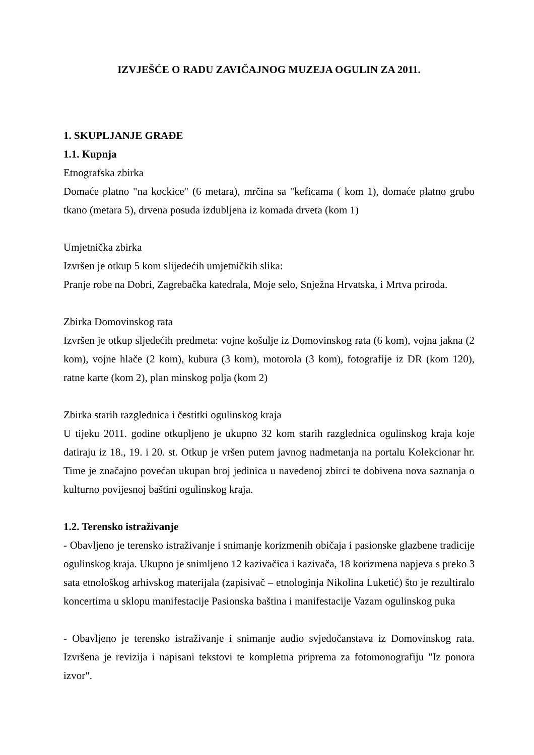IZVJEŠĆE O RADU ZAVIČAJNOG MUZEJA OGULIN ZA 2011.
1. SKUPLJANJE GRAĐE
1.1. Kupnja
Etnografska zbirka
Domaće platno "na kockice" (6 metara), mrčina sa "keficama ( kom 1), domaće platno grubo tkano (metara 5), drvena posuda izdubljena iz komada drveta (kom 1)
Umjetnička zbirka
Izvršen je otkup 5 kom slijedećih umjetničkih slika:
Pranje robe na Dobri, Zagrebačka katedrala, Moje selo, Snježna Hrvatska, i Mrtva priroda.
Zbirka Domovinskog rata
Izvršen je otkup sljedećih predmeta: vojne košulje iz Domovinskog rata (6 kom), vojna jakna (2 kom), vojne hlače (2 kom), kubura (3 kom), motorola (3 kom), fotografije iz DR (kom 120), ratne karte (kom 2), plan minskog polja (kom 2)
Zbirka starih razglednica i čestitki ogulinskog kraja
U tijeku 2011. godine otkupljeno je ukupno 32 kom starih razglednica ogulinskog kraja koje datiraju iz 18., 19. i 20. st. Otkup je vršen putem javnog nadmetanja na portalu Kolekcionar hr. Time je značajno povećan ukupan broj jedinica u navedenoj zbirci te dobivena nova saznanja o kulturno povijesnoj baštini ogulinskog kraja.
1.2. Terensko istraživanje
- Obavljeno je terensko istraživanje i snimanje korizmenih običaja i pasionske glazbene tradicije ogulinskog kraja. Ukupno je snimljeno 12 kazivačica i kazivača, 18 korizmena napjeva s preko 3 sata etnološkog arhivskog materijala (zapisivač – etnologinja Nikolina Luketić) što je rezultiralo koncertima u sklopu manifestacije Pasionska baština i manifestacije Vazam ogulinskog puka
- Obavljeno je terensko istraživanje i snimanje audio svjedočanstava iz Domovinskog rata. Izvršena je revizija i napisani tekstovi te kompletna priprema za fotomonografiju "Iz ponora izvor".